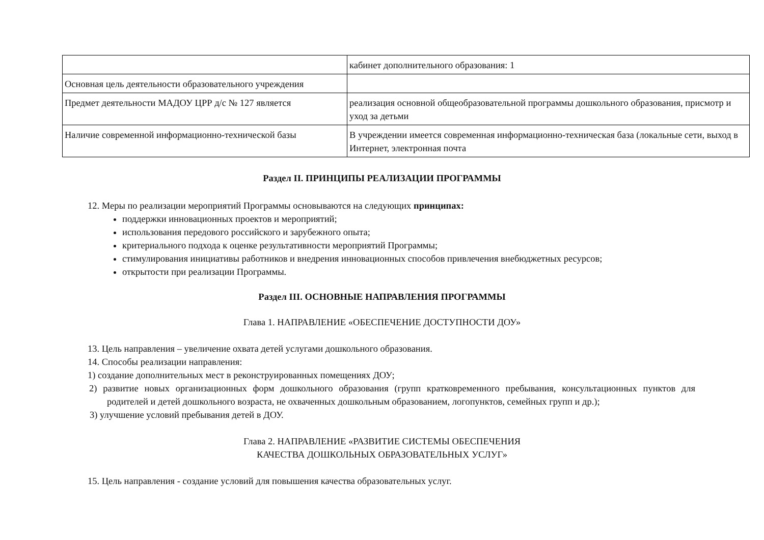| | кабинет дополнительного образования: 1 |
| Основная цель деятельности образовательного учреждения | |
| Предмет деятельности МАДОУ ЦРР д/с № 127 является | реализация основной общеобразовательной программы дошкольного образования, присмотр и уход за детьми |
| Наличие современной информационно-технической базы | В учреждении имеется современная информационно-техническая база (локальные сети, выход в Интернет, электронная почта |
Раздел II. ПРИНЦИПЫ РЕАЛИЗАЦИИ ПРОГРАММЫ
12. Меры по реализации мероприятий Программы основываются на следующих принципах:
поддержки инновационных проектов и мероприятий;
использования передового российского и зарубежного опыта;
критериального подхода к оценке результативности мероприятий Программы;
стимулирования инициативы работников и внедрения инновационных способов привлечения внебюджетных ресурсов;
открытости при реализации Программы.
Раздел III. ОСНОВНЫЕ НАПРАВЛЕНИЯ ПРОГРАММЫ
Глава 1. НАПРАВЛЕНИЕ «ОБЕСПЕЧЕНИЕ ДОСТУПНОСТИ ДОУ»
13. Цель направления – увеличение охвата детей услугами дошкольного образования.
14. Способы реализации направления:
1) создание дополнительных мест в реконструированных помещениях ДОУ;
2) развитие новых организационных форм дошкольного образования (групп кратковременного пребывания, консультационных пунктов для родителей и детей дошкольного возраста, не охваченных дошкольным образованием, логопунктов, семейных групп и др.);
3) улучшение условий пребывания детей в ДОУ.
Глава 2. НАПРАВЛЕНИЕ «РАЗВИТИЕ СИСТЕМЫ ОБЕСПЕЧЕНИЯ
КАЧЕСТВА ДОШКОЛЬНЫХ ОБРАЗОВАТЕЛЬНЫХ УСЛУГ»
15. Цель направления - создание условий для повышения качества образовательных услуг.